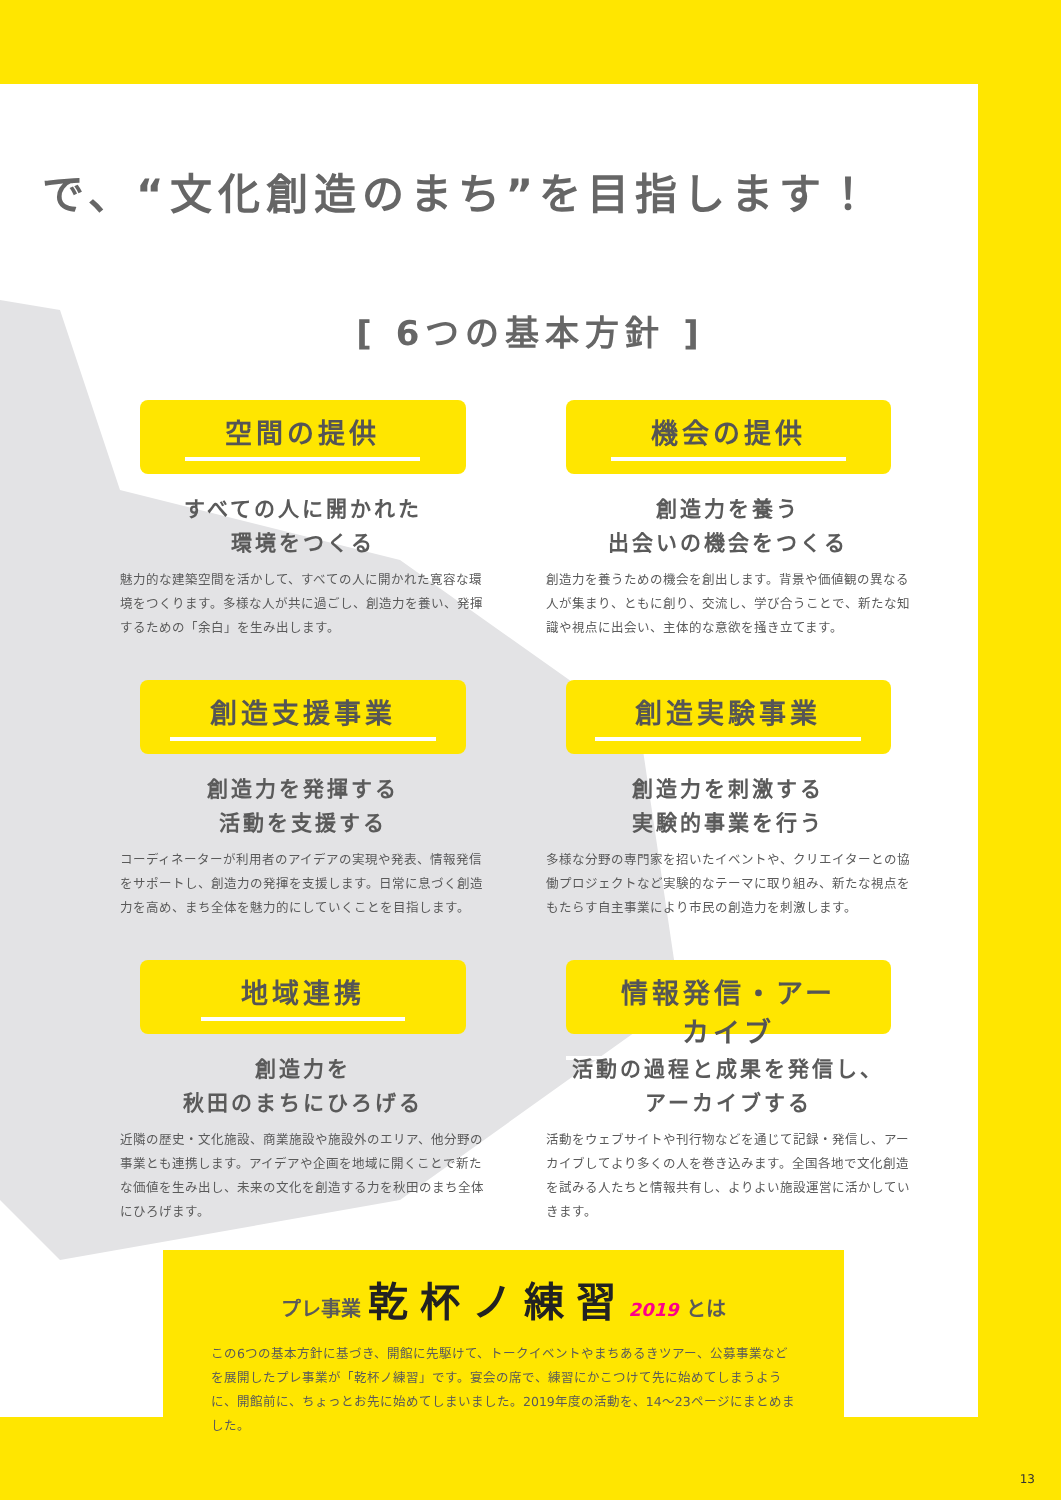で、“文化創造のまち”を目指します！
[ 6つの基本方針 ]
空間の提供
すべての人に開かれた
環境をつくる
魅力的な建築空間を活かして、すべての人に開かれた寛容な環境をつくります。多様な人が共に過ごし、創造力を養い、発揮するための「余白」を生み出します。
機会の提供
創造力を養う
出会いの機会をつくる
創造力を養うための機会を創出します。背景や価値観の異なる人が集まり、ともに創り、交流し、学び合うことで、新たな知識や視点に出会い、主体的な意欲を掻き立てます。
創造支援事業
創造力を発揮する
活動を支援する
コーディネーターが利用者のアイデアの実現や発表、情報発信をサポートし、創造力の発揮を支援します。日常に息づく創造力を高め、まち全体を魅力的にしていくことを目指します。
創造実験事業
創造力を刺激する
実験的事業を行う
多様な分野の専門家を招いたイベントや、クリエイターとの協働プロジェクトなど実験的なテーマに取り組み、新たな視点をもたらす自主事業により市民の創造力を刺激します。
地域連携
創造力を
秋田のまちにひろげる
近隣の歴史・文化施設、商業施設や施設外のエリア、他分野の事業とも連携します。アイデアや企画を地域に開くことで新たな価値を生み出し、未来の文化を創造する力を秋田のまち全体にひろげます。
情報発信・アーカイブ
活動の過程と成果を発信し、
アーカイブする
活動をウェブサイトや刊行物などを通じて記録・発信し、アーカイブしてより多くの人を巻き込みます。全国各地で文化創造を試みる人たちと情報共有し、よりよい施設運営に活かしていきます。
プレ事業 乾杯ノ練習 2019 とは
この6つの基本方針に基づき、開館に先駆けて、トークイベントやまちあるきツアー、公募事業などを展開したプレ事業が「乾杯ノ練習」です。宴会の席で、練習にかこつけて先に始めてしまうように、開館前に、ちょっとお先に始めてしまいました。2019年度の活動を、14〜23ページにまとめました。
13